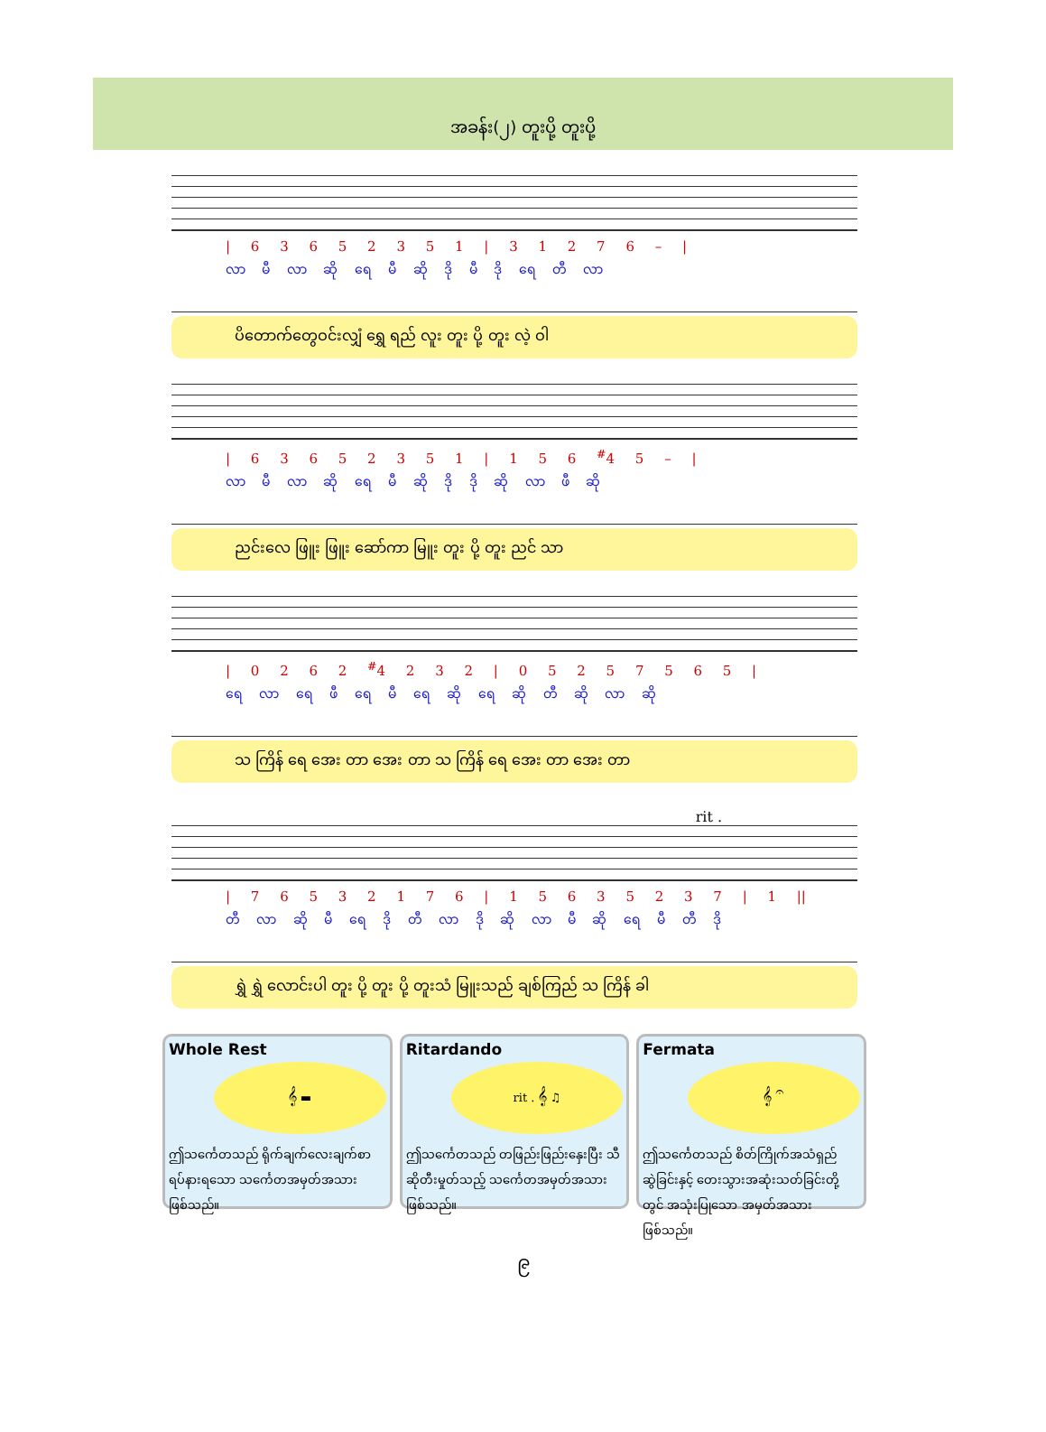အခန်း(၂) တူးပို့ တူးပို့
| 6 3 6 5 2 3 5 1 | 3 1 2 7 6 – |
လာ မီ လာ ဆို ရေ မီ ဆို ဒို မီ ဒို ရေ တီ လာ
ပိတောက်တွေဝင်းလျှံ ရွှေ ရည် လူး တူး ပို့ တူး လဲ့ ဝါ
| 6 3 6 5 2 3 5 1 | 1 5 6 <sup>#</sup>4 5 – |
လာ မီ လာ ဆို ရေ မီ ဆို ဒို ဒို ဆို လာ ဖီ ဆို
ညင်းလေ ဖြူး ဖြူး ဆော်ကာ မြူး တူး ပို့ တူး ညင် သာ
| 0 2 6 2 <sup>#</sup>4 2 3 2 | 0 5 2 5 7 5 6 5 |
ရေ လာ ရေ ဖီ ရေ မီ ရေ ဆို ရေ ဆို တီ ဆို လာ ဆို
သ ကြိန် ရေ အေး တာ အေး တာ သ ကြိန် ရေ အေး တာ အေး တာ
rit .
| 7 6 5 3 2 1 7 6 | 1 5 6 3 5 2 3 7 | 1 ||
တီ လာ ဆို မီ ရေ ဒို တီ လာ ဒို ဆို လာ မီ ဆို ရေ မီ တီ ဒို
ရွှဲ ရွှဲ လောင်းပါ တူး ပို့ တူး ပို့ တူးသံ မြူးသည် ချစ်ကြည် သ ကြိန် ခါ
Whole Rest
𝄞 ▬
ဤသင်္ကေတသည် ရိုက်ချက်လေးချက်စာ ရပ်နားရသော သင်္ကေတအမှတ်အသား ဖြစ်သည်။
Ritardando
rit . 𝄞 ♫
ဤသင်္ကေတသည် တဖြည်းဖြည်းနှေးပြီး သီဆိုတီးမှုတ်သည့် သင်္ကေတအမှတ်အသား ဖြစ်သည်။
Fermata
𝄞 𝄐
ဤသင်္ကေတသည် စိတ်ကြိုက်အသံရှည်ဆွဲခြင်းနှင့် တေးသွားအဆုံးသတ်ခြင်းတို့တွင် အသုံးပြုသော အမှတ်အသားဖြစ်သည်။
၉